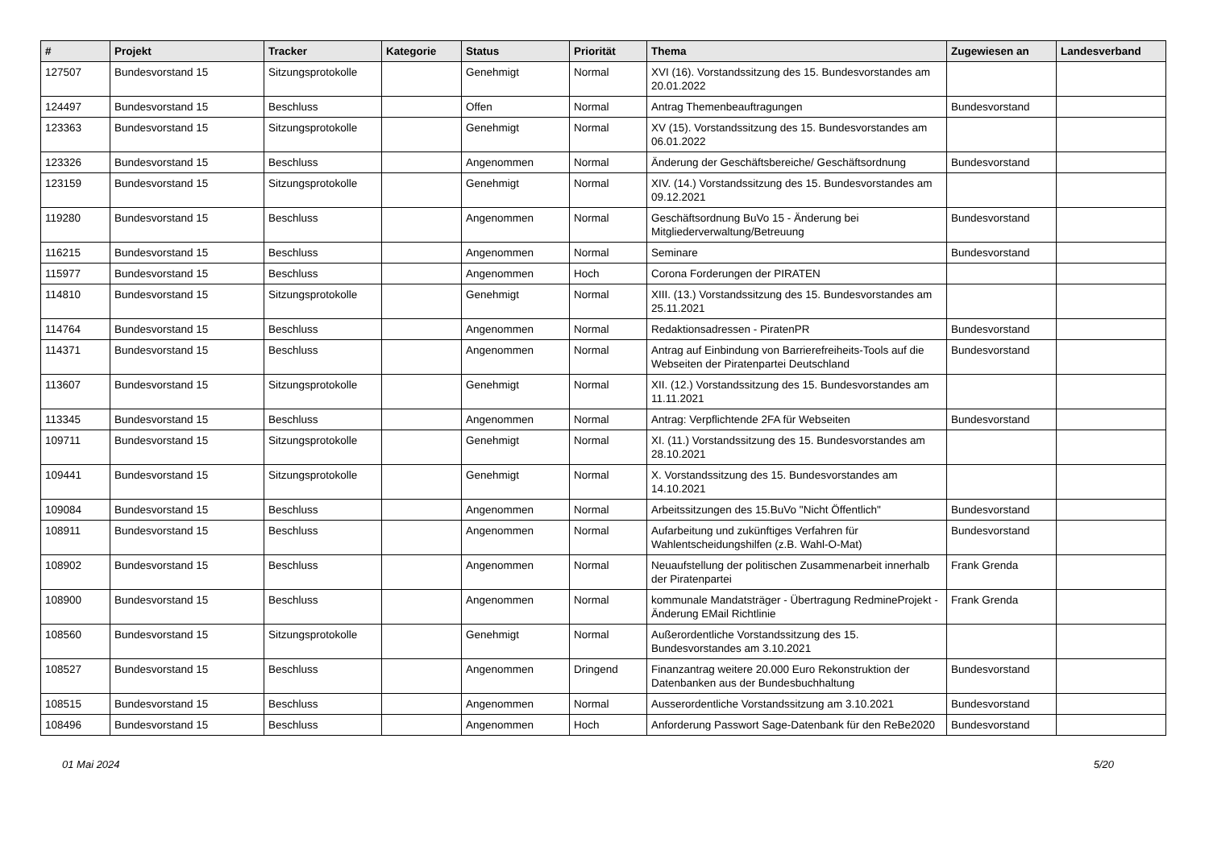| # | Projekt | Tracker | Kategorie | Status | Priorität | Thema | Zugewiesen an | Landesverband |
| --- | --- | --- | --- | --- | --- | --- | --- | --- |
| 127507 | Bundesvorstand 15 | Sitzungsprotokolle | | Genehmigt | Normal | XVI (16). Vorstandssitzung des 15. Bundesvorstandes am 20.01.2022 | | |
| 124497 | Bundesvorstand 15 | Beschluss | | Offen | Normal | Antrag Themenbeauftragungen | Bundesvorstand | |
| 123363 | Bundesvorstand 15 | Sitzungsprotokolle | | Genehmigt | Normal | XV (15). Vorstandssitzung des 15. Bundesvorstandes am 06.01.2022 | | |
| 123326 | Bundesvorstand 15 | Beschluss | | Angenommen | Normal | Änderung der Geschäftsbereiche/ Geschäftsordnung | Bundesvorstand | |
| 123159 | Bundesvorstand 15 | Sitzungsprotokolle | | Genehmigt | Normal | XIV. (14.) Vorstandssitzung des 15. Bundesvorstandes am 09.12.2021 | | |
| 119280 | Bundesvorstand 15 | Beschluss | | Angenommen | Normal | Geschäftsordnung BuVo 15 - Änderung bei Mitgliederverwaltung/Betreuung | Bundesvorstand | |
| 116215 | Bundesvorstand 15 | Beschluss | | Angenommen | Normal | Seminare | Bundesvorstand | |
| 115977 | Bundesvorstand 15 | Beschluss | | Angenommen | Hoch | Corona Forderungen der PIRATEN | | |
| 114810 | Bundesvorstand 15 | Sitzungsprotokolle | | Genehmigt | Normal | XIII. (13.) Vorstandssitzung des 15. Bundesvorstandes am 25.11.2021 | | |
| 114764 | Bundesvorstand 15 | Beschluss | | Angenommen | Normal | Redaktionsadressen - PiratenPR | Bundesvorstand | |
| 114371 | Bundesvorstand 15 | Beschluss | | Angenommen | Normal | Antrag auf Einbindung von Barrierefreiheits-Tools auf die Webseiten der Piratenpartei Deutschland | Bundesvorstand | |
| 113607 | Bundesvorstand 15 | Sitzungsprotokolle | | Genehmigt | Normal | XII. (12.) Vorstandssitzung des 15. Bundesvorstandes am 11.11.2021 | | |
| 113345 | Bundesvorstand 15 | Beschluss | | Angenommen | Normal | Antrag: Verpflichtende 2FA für Webseiten | Bundesvorstand | |
| 109711 | Bundesvorstand 15 | Sitzungsprotokolle | | Genehmigt | Normal | XI. (11.) Vorstandssitzung des 15. Bundesvorstandes am 28.10.2021 | | |
| 109441 | Bundesvorstand 15 | Sitzungsprotokolle | | Genehmigt | Normal | X. Vorstandssitzung des 15. Bundesvorstandes am 14.10.2021 | | |
| 109084 | Bundesvorstand 15 | Beschluss | | Angenommen | Normal | Arbeitssitzungen des 15.BuVo "Nicht Öffentlich" | Bundesvorstand | |
| 108911 | Bundesvorstand 15 | Beschluss | | Angenommen | Normal | Aufarbeitung und zukünftiges Verfahren für Wahlentscheidungshilfen (z.B. Wahl-O-Mat) | Bundesvorstand | |
| 108902 | Bundesvorstand 15 | Beschluss | | Angenommen | Normal | Neuaufstellung der politischen Zusammenarbeit innerhalb der Piratenpartei | Frank Grenda | |
| 108900 | Bundesvorstand 15 | Beschluss | | Angenommen | Normal | kommunale Mandatsträger - Übertragung RedmineProjekt - Änderung EMail Richtlinie | Frank Grenda | |
| 108560 | Bundesvorstand 15 | Sitzungsprotokolle | | Genehmigt | Normal | Außerordentliche Vorstandssitzung des 15. Bundesvorstandes am 3.10.2021 | | |
| 108527 | Bundesvorstand 15 | Beschluss | | Angenommen | Dringend | Finanzantrag weitere 20.000 Euro Rekonstruktion der Datenbanken aus der Bundesbuchhaltung | Bundesvorstand | |
| 108515 | Bundesvorstand 15 | Beschluss | | Angenommen | Normal | Ausserordentliche Vorstandssitzung am 3.10.2021 | Bundesvorstand | |
| 108496 | Bundesvorstand 15 | Beschluss | | Angenommen | Hoch | Anforderung Passwort Sage-Datenbank für den ReBe2020 | Bundesvorstand | |
01 Mai 2024 5/20